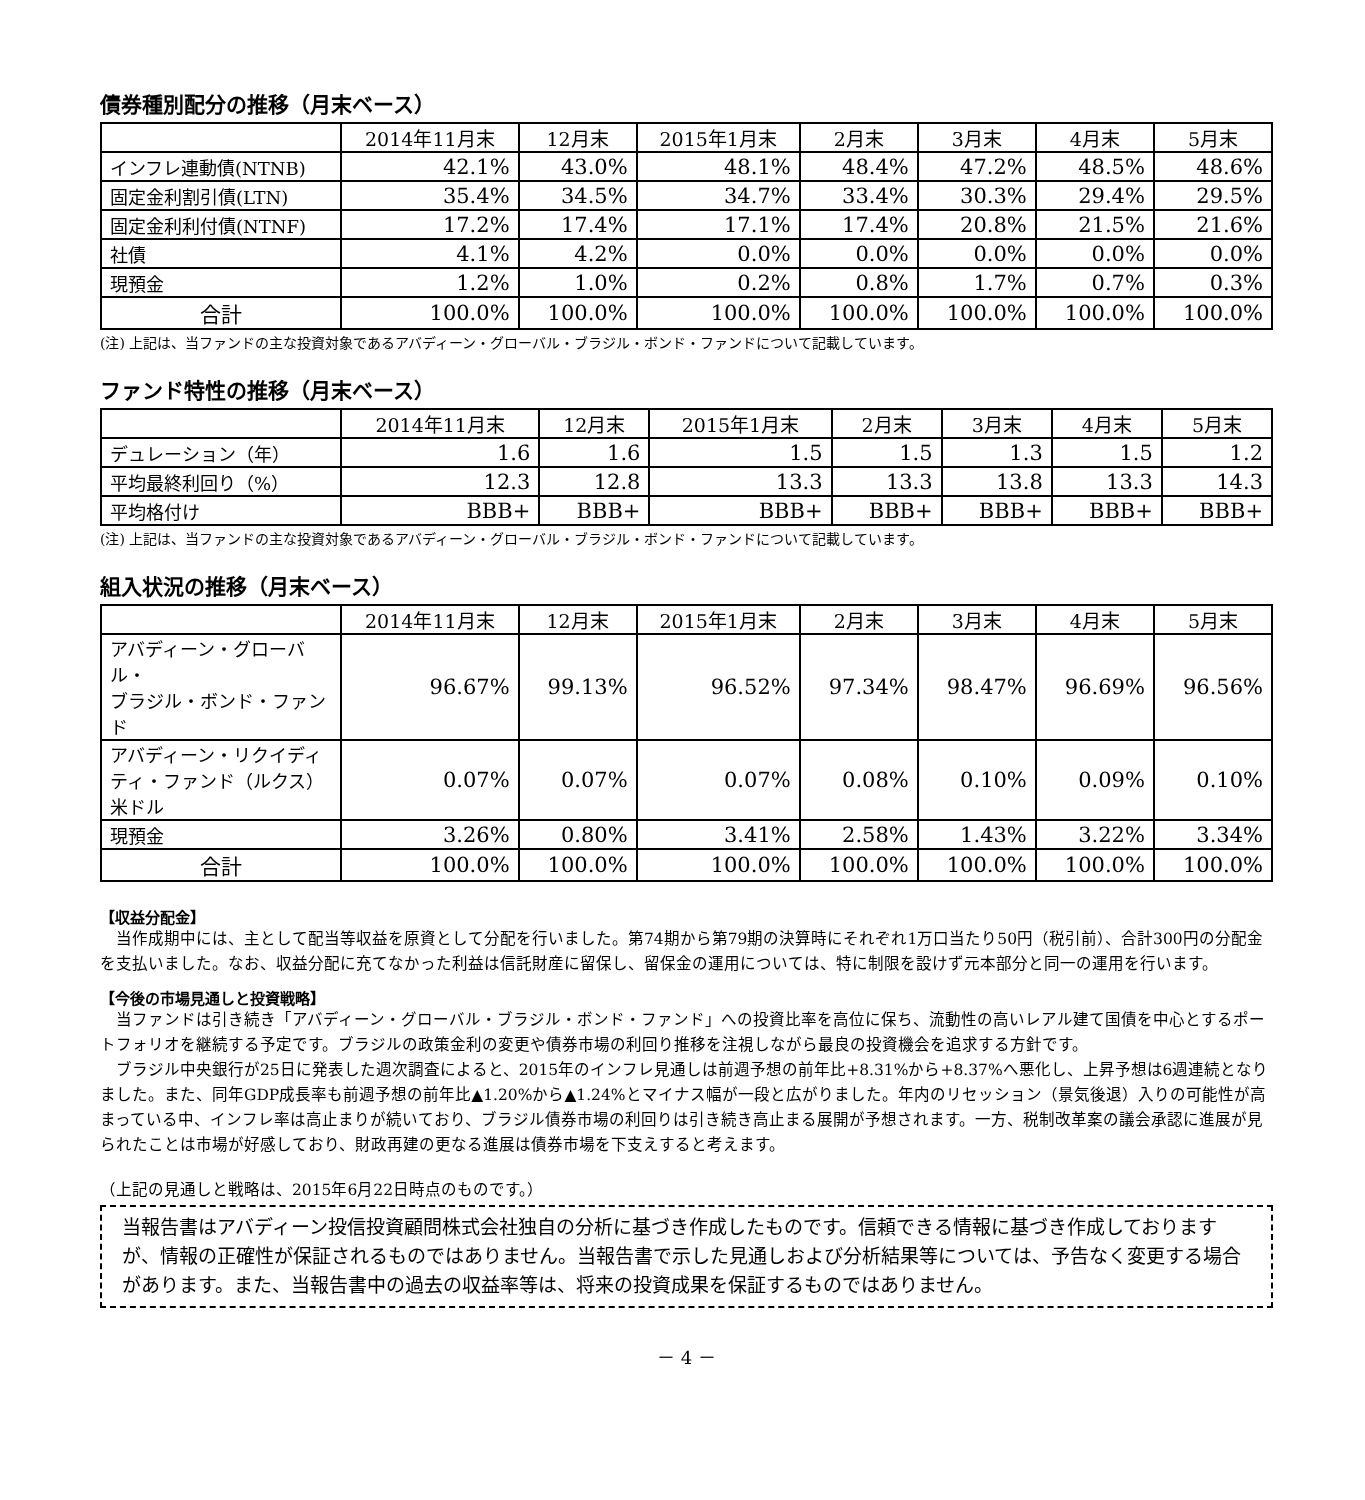債券種別配分の推移（月末ベース）
| | 2014年11月末 | 12月末 | 2015年1月末 | 2月末 | 3月末 | 4月末 | 5月末 |
| --- | --- | --- | --- | --- | --- | --- | --- |
| インフレ連動債(NTNB) | 42.1% | 43.0% | 48.1% | 48.4% | 47.2% | 48.5% | 48.6% |
| 固定金利割引債(LTN) | 35.4% | 34.5% | 34.7% | 33.4% | 30.3% | 29.4% | 29.5% |
| 固定金利利付債(NTNF) | 17.2% | 17.4% | 17.1% | 17.4% | 20.8% | 21.5% | 21.6% |
| 社債 | 4.1% | 4.2% | 0.0% | 0.0% | 0.0% | 0.0% | 0.0% |
| 現預金 | 1.2% | 1.0% | 0.2% | 0.8% | 1.7% | 0.7% | 0.3% |
| 合計 | 100.0% | 100.0% | 100.0% | 100.0% | 100.0% | 100.0% | 100.0% |
(注) 上記は、当ファンドの主な投資対象であるアバディーン・グローバル・ブラジル・ボンド・ファンドについて記載しています。
ファンド特性の推移（月末ベース）
| | 2014年11月末 | 12月末 | 2015年1月末 | 2月末 | 3月末 | 4月末 | 5月末 |
| --- | --- | --- | --- | --- | --- | --- | --- |
| デュレーション（年） | 1.6 | 1.6 | 1.5 | 1.5 | 1.3 | 1.5 | 1.2 |
| 平均最終利回り（%） | 12.3 | 12.8 | 13.3 | 13.3 | 13.8 | 13.3 | 14.3 |
| 平均格付け | BBB+ | BBB+ | BBB+ | BBB+ | BBB+ | BBB+ | BBB+ |
(注) 上記は、当ファンドの主な投資対象であるアバディーン・グローバル・ブラジル・ボンド・ファンドについて記載しています。
組入状況の推移（月末ベース）
| | 2014年11月末 | 12月末 | 2015年1月末 | 2月末 | 3月末 | 4月末 | 5月末 |
| --- | --- | --- | --- | --- | --- | --- | --- |
| アバディーン・グローバル・ ブラジル・ボンド・ファンド | 96.67% | 99.13% | 96.52% | 97.34% | 98.47% | 96.69% | 96.56% |
| アバディーン・リクイディ ティ・ファンド（ルクス） 米ドル | 0.07% | 0.07% | 0.07% | 0.08% | 0.10% | 0.09% | 0.10% |
| 現預金 | 3.26% | 0.80% | 3.41% | 2.58% | 1.43% | 3.22% | 3.34% |
| 合計 | 100.0% | 100.0% | 100.0% | 100.0% | 100.0% | 100.0% | 100.0% |
【収益分配金】
　当作成期中には、主として配当等収益を原資として分配を行いました。第74期から第79期の決算時にそれぞれ1万口当たり50円（税引前）、合計300円の分配金を支払いました。なお、収益分配に充てなかった利益は信託財産に留保し、留保金の運用については、特に制限を設けず元本部分と同一の運用を行います。
【今後の市場見通しと投資戦略】
　当ファンドは引き続き「アバディーン・グローバル・ブラジル・ボンド・ファンド」への投資比率を高位に保ち、流動性の高いレアル建て国債を中心とするポートフォリオを継続する予定です。ブラジルの政策金利の変更や債券市場の利回り推移を注視しながら最良の投資機会を追求する方針です。
　ブラジル中央銀行が25日に発表した週次調査によると、2015年のインフレ見通しは前週予想の前年比+8.31%から+8.37%へ悪化し、上昇予想は6週連続となりました。また、同年GDP成長率も前週予想の前年比▲1.20%から▲1.24%とマイナス幅が一段と広がりました。年内のリセッション（景気後退）入りの可能性が高まっている中、インフレ率は高止まりが続いており、ブラジル債券市場の利回りは引き続き高止まる展開が予想されます。一方、税制改革案の議会承認に進展が見られたことは市場が好感しており、財政再建の更なる進展は債券市場を下支えすると考えます。
（上記の見通しと戦略は、2015年6月22日時点のものです。）
当報告書はアバディーン投信投資顧問株式会社独自の分析に基づき作成したものです。信頼できる情報に基づき作成しておりますが、情報の正確性が保証されるものではありません。当報告書で示した見通しおよび分析結果等については、予告なく変更する場合があります。また、当報告書中の過去の収益率等は、将来の投資成果を保証するものではありません。
－ 4 －